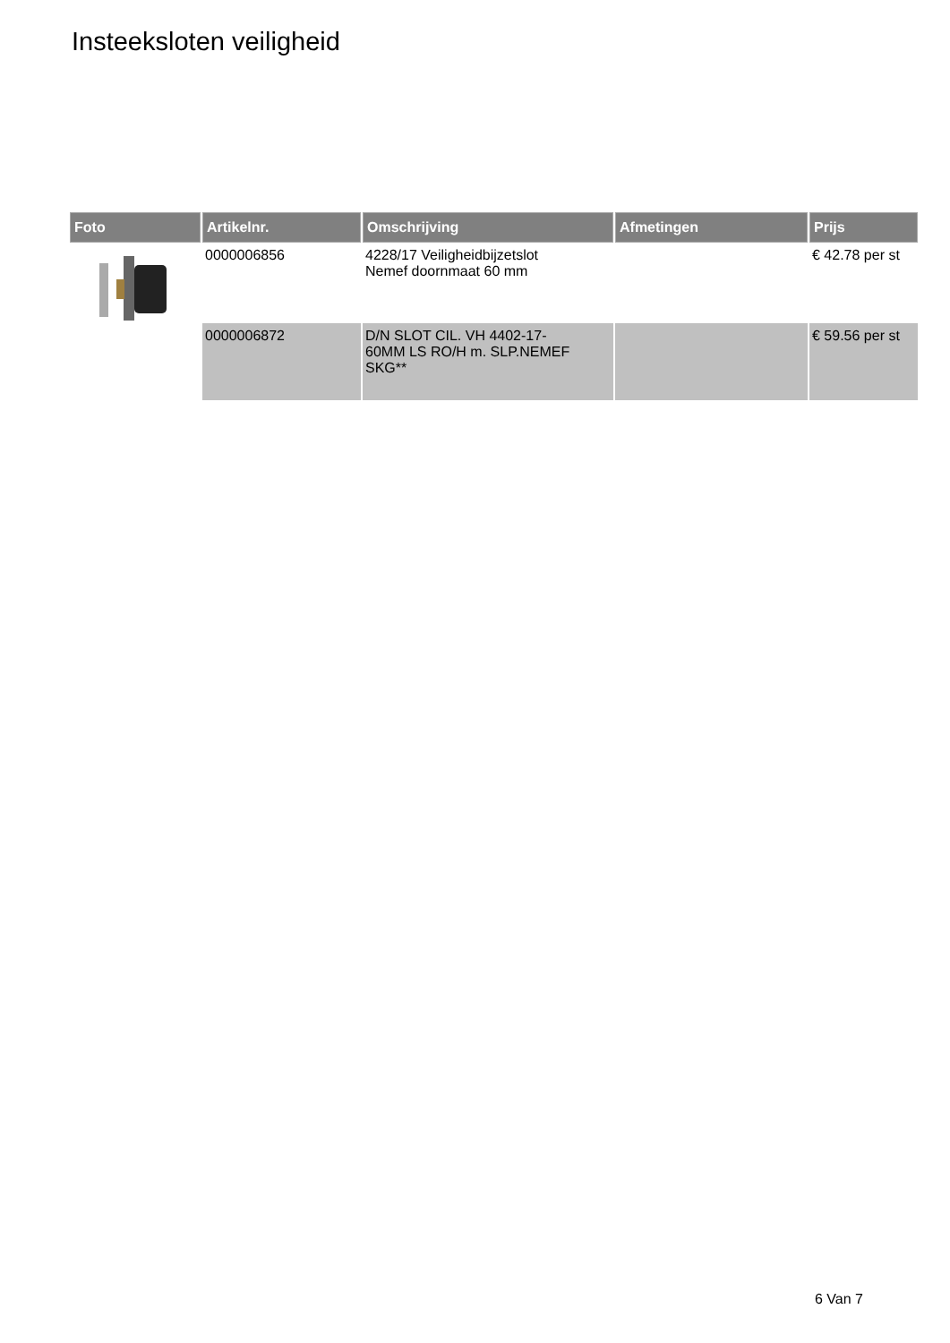Insteeksloten veiligheid
| Foto | Artikelnr. | Omschrijving | Afmetingen | Prijs |
| --- | --- | --- | --- | --- |
| | 0000006856 | 4228/17 Veiligheidbijzetslot Nemef doornmaat 60 mm | | € 42.78 per st |
| | 0000006872 | D/N SLOT CIL. VH 4402-17- 60MM LS RO/H m. SLP.NEMEF SKG** | | € 59.56 per st |
6 Van 7